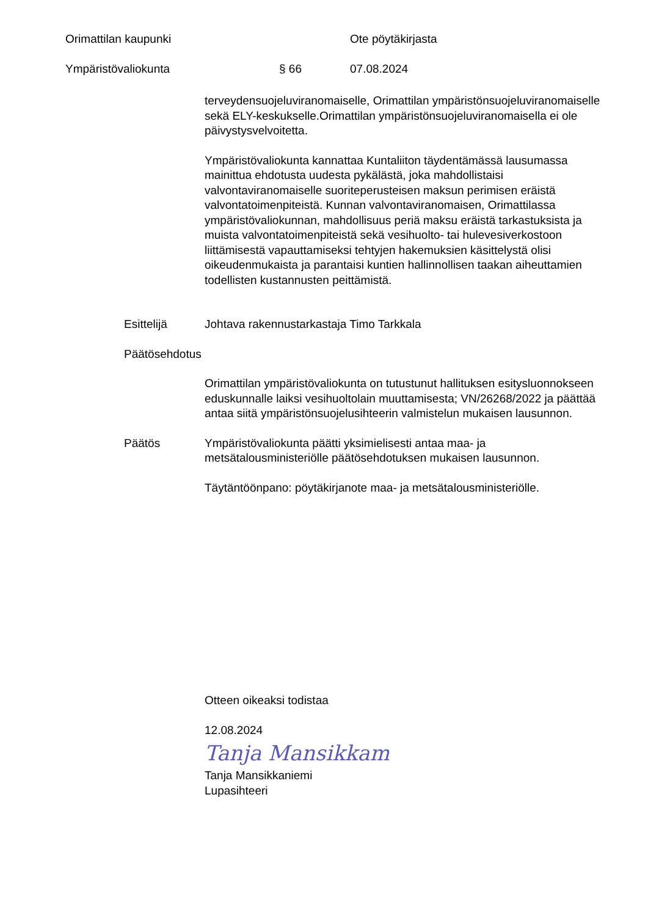Orimattilan kaupunki Ote pöytäkirjasta
Ympäristövaliokunta § 66 07.08.2024
terveydensuojeluviranomaiselle, Orimattilan ympäristönsuojeluviranomaiselle sekä ELY-keskukselle.Orimattilan ympäristönsuojeluviranomaisella ei ole päivystysvelvoitetta.
Ympäristövaliokunta kannattaa Kuntaliiton täydentämässä lausumassa mainittua ehdotusta uudesta pykälästä, joka mahdollistaisi valvontaviranomaiselle suoriteperusteisen maksun perimisen eräistä valvontatoimenpiteistä. Kunnan valvontaviranomaisen, Orimattilassa ympäristövaliokunnan, mahdollisuus periä maksu eräistä tarkastuksista ja muista valvontatoimenpiteistä sekä vesihuolto- tai hulevesiverkostoon liittämisestä vapauttamiseksi tehtyjen hakemuksien käsittelystä olisi oikeudenmukaista ja parantaisi kuntien hallinnollisen taakan aiheuttamien todellisten kustannusten peittämistä.
Esittelijä Johtava rakennustarkastaja Timo Tarkkala
Päätösehdotus
Orimattilan ympäristövaliokunta on tutustunut hallituksen esitysluonnokseen eduskunnalle laiksi vesihuoltolain muuttamisesta; VN/26268/2022 ja päättää antaa siitä ympäristönsuojelusihteerin valmistelun mukaisen lausunnon.
Päätös Ympäristövaliokunta päätti yksimielisesti antaa maa- ja metsätalousministeriölle päätösehdotuksen mukaisen lausunnon.
Täytäntöönpano: pöytäkirjanote maa- ja metsätalousministeriölle.
Otteen oikeaksi todistaa
12.08.2024
Tanja Mansikkam
Tanja Mansikkaniemi
Lupasihteeri